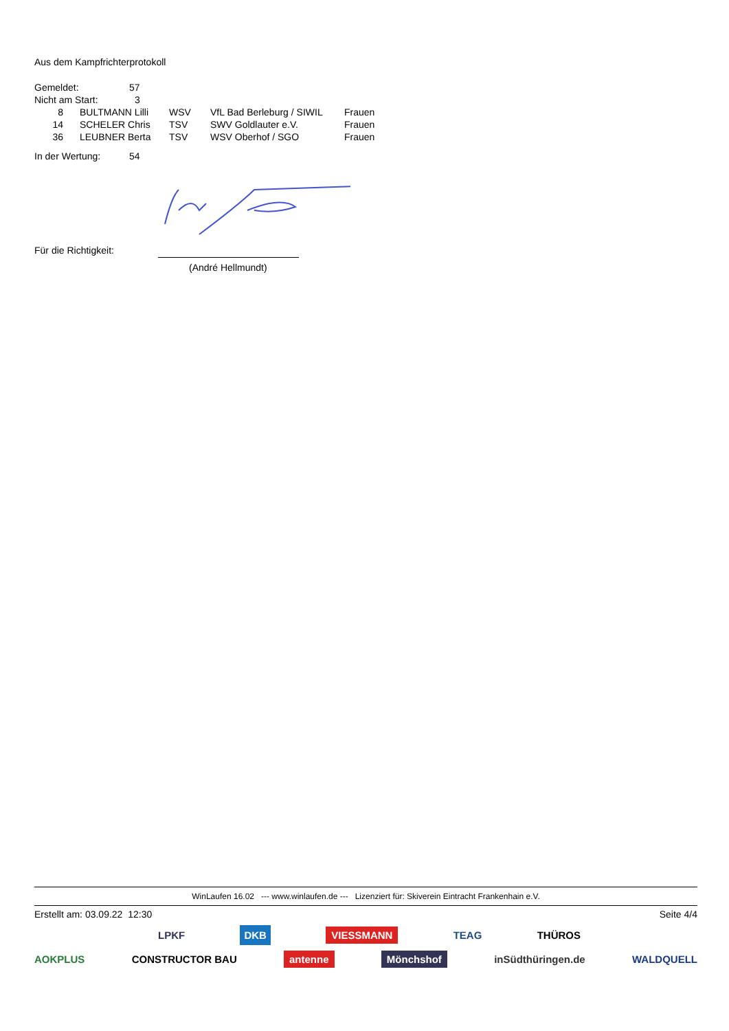Aus dem Kampfrichterprotokoll
| Gemeldet: | 57 |
| Nicht am Start: | 3 |
| 8 | BULTMANN Lilli | WSV | VfL Bad Berleburg / SIWIL | Frauen |
| 14 | SCHELER Chris | TSV | SWV Goldlauter e.V. | Frauen |
| 36 | LEUBNER Berta | TSV | WSV Oberhof / SGO | Frauen |
| In der Wertung: | 54 |
Für die Richtigkeit:
(André Hellmundt)
WinLaufen 16.02 --- www.winlaufen.de --- Lizenziert für: Skiverein Eintracht Frankenhain e.V.
Erstellt am: 03.09.22 12:30 Seite 4/4
LPKF DKB VIESSMANN TEAG THÜROS
AOKPLUS CONSTRUCTOR BAU antenne Mönchshof inSüdthüringen.de WALDQUELL